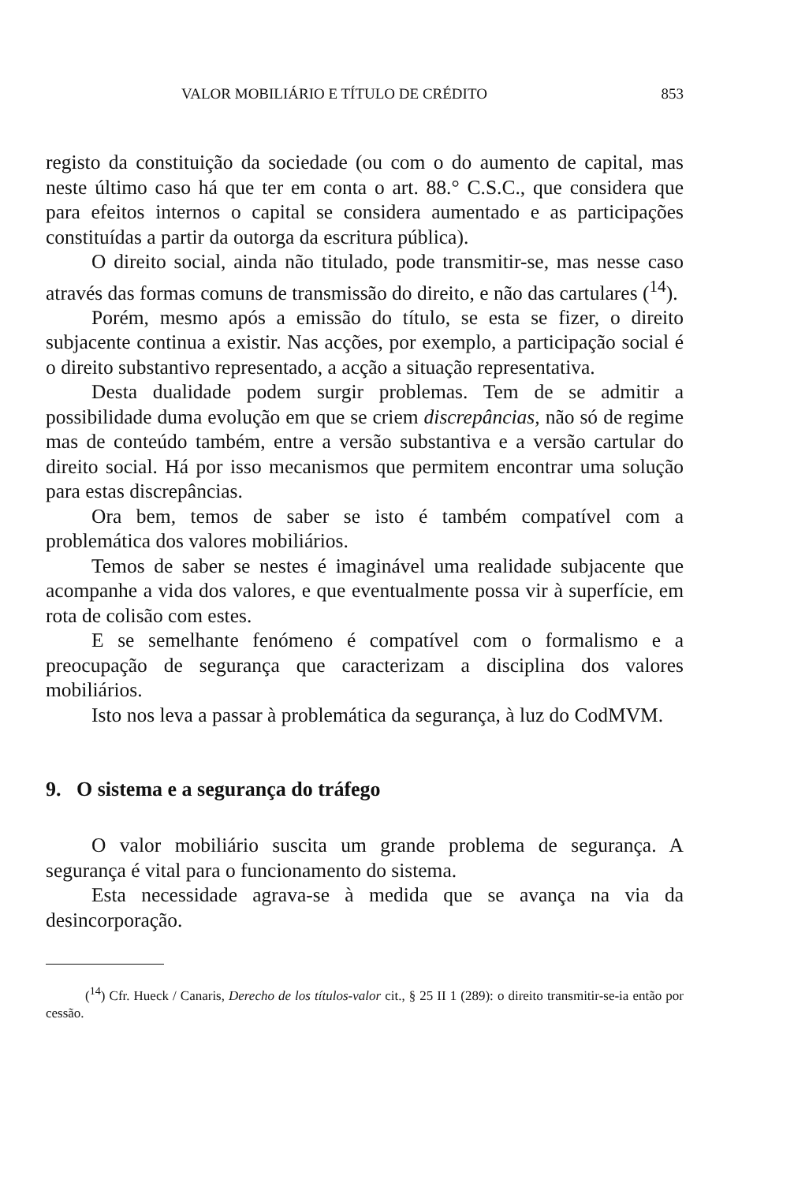VALOR MOBILIÁRIO E TÍTULO DE CRÉDITO 853
registo da constituição da sociedade (ou com o do aumento de capital, mas neste último caso há que ter em conta o art. 88.° C.S.C., que considera que para efeitos internos o capital se considera aumentado e as participações constituídas a partir da outorga da escritura pública).
O direito social, ainda não titulado, pode transmitir-se, mas nesse caso através das formas comuns de transmissão do direito, e não das cartulares (<sup>14</sup>).
Porém, mesmo após a emissão do título, se esta se fizer, o direito subjacente continua a existir. Nas acções, por exemplo, a participação social é o direito substantivo representado, a acção a situação representativa.
Desta dualidade podem surgir problemas. Tem de se admitir a possibilidade duma evolução em que se criem discrepâncias, não só de regime mas de conteúdo também, entre a versão substantiva e a versão cartular do direito social. Há por isso mecanismos que permitem encontrar uma solução para estas discrepâncias.
Ora bem, temos de saber se isto é também compatível com a problemática dos valores mobiliários.
Temos de saber se nestes é imaginável uma realidade subjacente que acompanhe a vida dos valores, e que eventualmente possa vir à superfície, em rota de colisão com estes.
E se semelhante fenómeno é compatível com o formalismo e a preocupação de segurança que caracterizam a disciplina dos valores mobiliários.
Isto nos leva a passar à problemática da segurança, à luz do CodMVM.
9. O sistema e a segurança do tráfego
O valor mobiliário suscita um grande problema de segurança. A segurança é vital para o funcionamento do sistema.
Esta necessidade agrava-se à medida que se avança na via da desincorporação.
(<sup>14</sup>) Cfr. Hueck / Canaris, Derecho de los títulos-valor cit., § 25 II 1 (289): o direito transmitir-se-ia então por cessão.